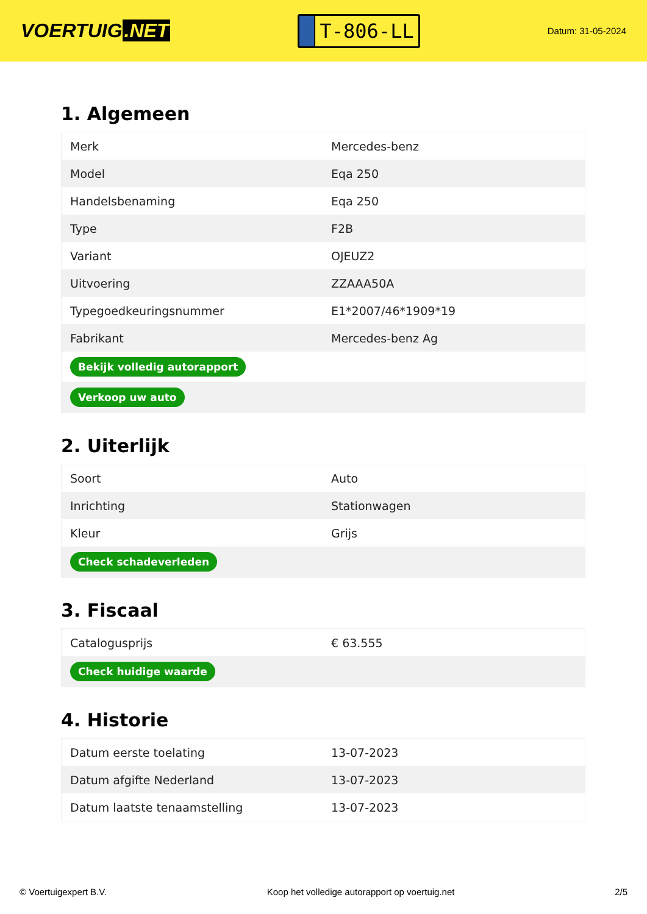VOERTUIG.NET
T-806-LL
Datum: 31-05-2024
1. Algemeen
| Merk | Mercedes-benz |
| Model | Eqa 250 |
| Handelsbenaming | Eqa 250 |
| Type | F2B |
| Variant | OJEUZ2 |
| Uitvoering | ZZAAA50A |
| Typegoedkeuringsnummer | E1*2007/46*1909*19 |
| Fabrikant | Mercedes-benz Ag |
| Bekijk volledig autorapport | |
| Verkoop uw auto | |
2. Uiterlijk
| Soort | Auto |
| Inrichting | Stationwagen |
| Kleur | Grijs |
| Check schadeverleden | |
3. Fiscaal
| Catalogusprijs | € 63.555 |
| Check huidige waarde | |
4. Historie
| Datum eerste toelating | 13-07-2023 |
| Datum afgifte Nederland | 13-07-2023 |
| Datum laatste tenaamstelling | 13-07-2023 |
© Voertuigexpert B.V. Koop het volledige autorapport op voertuig.net 2/5